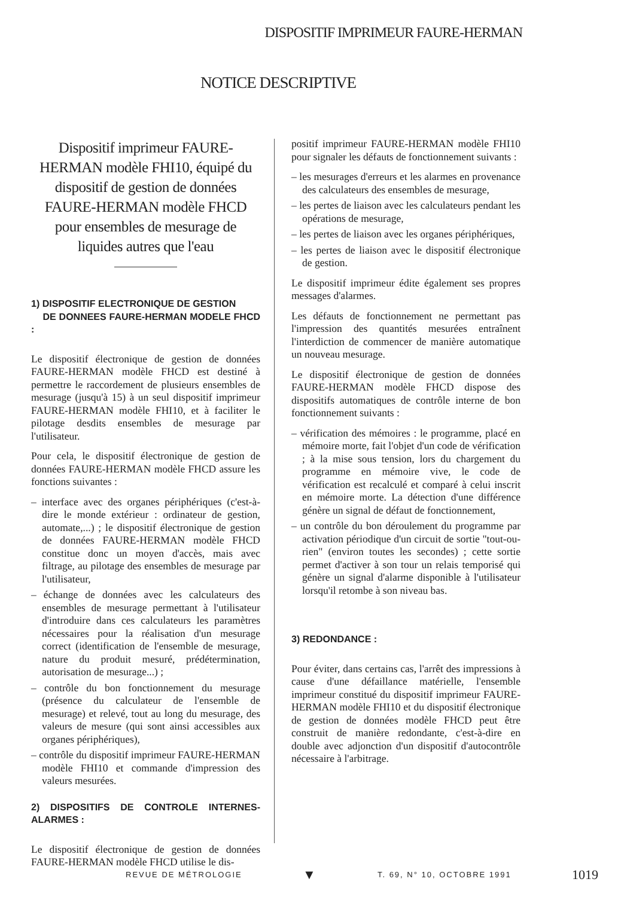DISPOSITIF IMPRIMEUR FAURE-HERMAN
NOTICE DESCRIPTIVE
Dispositif imprimeur FAURE-HERMAN modèle FHI10, équipé du dispositif de gestion de données FAURE-HERMAN modèle FHCD pour ensembles de mesurage de liquides autres que l'eau
1) DISPOSITIF ELECTRONIQUE DE GESTION
DE DONNEES FAURE-HERMAN MODELE FHCD :
Le dispositif électronique de gestion de données FAURE-HERMAN modèle FHCD est destiné à permettre le raccordement de plusieurs ensembles de mesurage (jusqu'à 15) à un seul dispositif imprimeur FAURE-HERMAN modèle FHI10, et à faciliter le pilotage desdits ensembles de mesurage par l'utilisateur.
Pour cela, le dispositif électronique de gestion de données FAURE-HERMAN modèle FHCD assure les fonctions suivantes :
– interface avec des organes périphériques (c'est-à-dire le monde extérieur : ordinateur de gestion, automate,...) ; le dispositif électronique de gestion de données FAURE-HERMAN modèle FHCD constitue donc un moyen d'accès, mais avec filtrage, au pilotage des ensembles de mesurage par l'utilisateur,
– échange de données avec les calculateurs des ensembles de mesurage permettant à l'utilisateur d'introduire dans ces calculateurs les paramètres nécessaires pour la réalisation d'un mesurage correct (identification de l'ensemble de mesurage, nature du produit mesuré, prédétermination, autorisation de mesurage...) ;
– contrôle du bon fonctionnement du mesurage (présence du calculateur de l'ensemble de mesurage) et relevé, tout au long du mesurage, des valeurs de mesure (qui sont ainsi accessibles aux organes périphériques),
– contrôle du dispositif imprimeur FAURE-HERMAN modèle FHI10 et commande d'impression des valeurs mesurées.
2) DISPOSITIFS DE CONTROLE INTERNES-ALARMES :
Le dispositif électronique de gestion de données FAURE-HERMAN modèle FHCD utilise le dis-
positif imprimeur FAURE-HERMAN modèle FHI10 pour signaler les défauts de fonctionnement suivants :
– les mesurages d'erreurs et les alarmes en provenance des calculateurs des ensembles de mesurage,
– les pertes de liaison avec les calculateurs pendant les opérations de mesurage,
– les pertes de liaison avec les organes périphériques,
– les pertes de liaison avec le dispositif électronique de gestion.
Le dispositif imprimeur édite également ses propres messages d'alarmes.
Les défauts de fonctionnement ne permettant pas l'impression des quantités mesurées entraînent l'interdiction de commencer de manière automatique un nouveau mesurage.
Le dispositif électronique de gestion de données FAURE-HERMAN modèle FHCD dispose des dispositifs automatiques de contrôle interne de bon fonctionnement suivants :
– vérification des mémoires : le programme, placé en mémoire morte, fait l'objet d'un code de vérification ; à la mise sous tension, lors du chargement du programme en mémoire vive, le code de vérification est recalculé et comparé à celui inscrit en mémoire morte. La détection d'une différence génère un signal de défaut de fonctionnement,
– un contrôle du bon déroulement du programme par activation périodique d'un circuit de sortie "tout-ou-rien" (environ toutes les secondes) ; cette sortie permet d'activer à son tour un relais temporisé qui génère un signal d'alarme disponible à l'utilisateur lorsqu'il retombe à son niveau bas.
3) REDONDANCE :
Pour éviter, dans certains cas, l'arrêt des impressions à cause d'une défaillance matérielle, l'ensemble imprimeur constitué du dispositif imprimeur FAURE-HERMAN modèle FHI10 et du dispositif électronique de gestion de données modèle FHCD peut être construit de manière redondante, c'est-à-dire en double avec adjonction d'un dispositif d'autocontrôle nécessaire à l'arbitrage.
REVUE DE MÉTROLOGIE ▼ T. 69, N° 10, OCTOBRE 1991 1019